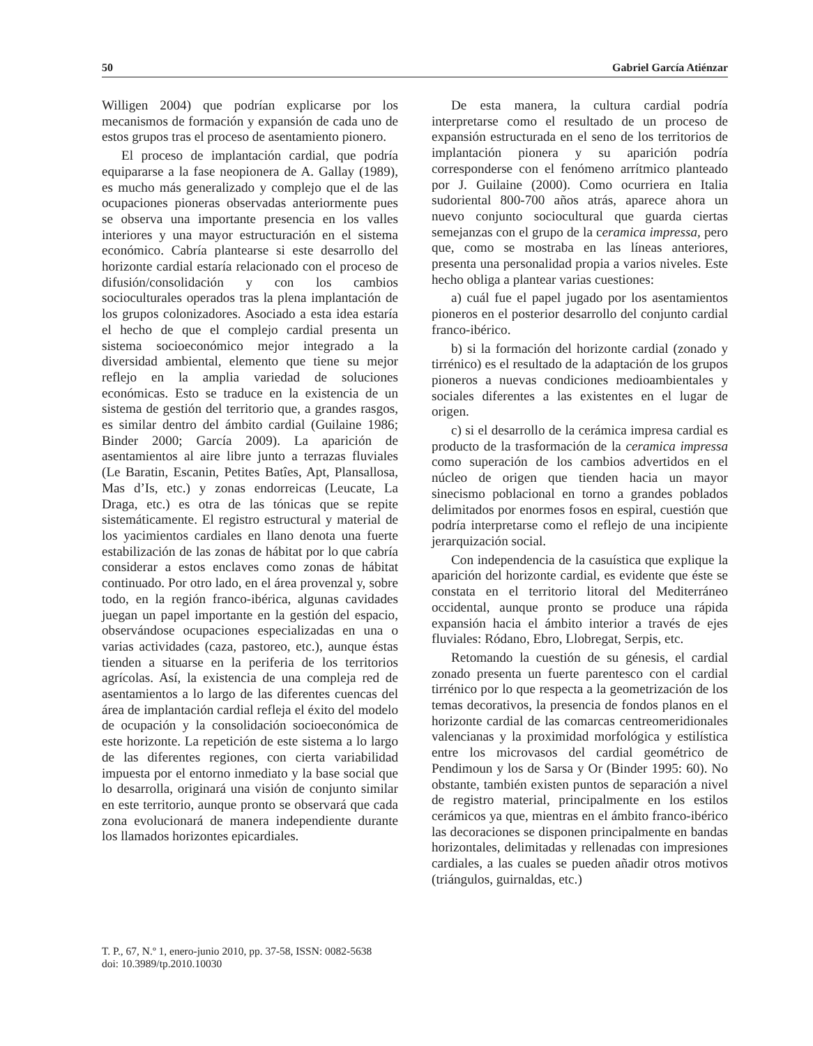50 Gabriel García Atiénzar
Willigen 2004) que podrían explicarse por los mecanismos de formación y expansión de cada uno de estos grupos tras el proceso de asentamiento pionero.
El proceso de implantación cardial, que podría equipararse a la fase neopionera de A. Gallay (1989), es mucho más generalizado y complejo que el de las ocupaciones pioneras observadas anteriormente pues se observa una importante presencia en los valles interiores y una mayor estructuración en el sistema económico. Cabría plantearse si este desarrollo del horizonte cardial estaría relacionado con el proceso de difusión/consolidación y con los cambios socioculturales operados tras la plena implantación de los grupos colonizadores. Asociado a esta idea estaría el hecho de que el complejo cardial presenta un sistema socioeconómico mejor integrado a la diversidad ambiental, elemento que tiene su mejor reflejo en la amplia variedad de soluciones económicas. Esto se traduce en la existencia de un sistema de gestión del territorio que, a grandes rasgos, es similar dentro del ámbito cardial (Guilaine 1986; Binder 2000; García 2009). La aparición de asentamientos al aire libre junto a terrazas fluviales (Le Baratin, Escanin, Petites Batîes, Apt, Plansallosa, Mas d’Is, etc.) y zonas endorreicas (Leucate, La Draga, etc.) es otra de las tónicas que se repite sistemáticamente. El registro estructural y material de los yacimientos cardiales en llano denota una fuerte estabilización de las zonas de hábitat por lo que cabría considerar a estos enclaves como zonas de hábitat continuado. Por otro lado, en el área provenzal y, sobre todo, en la región franco-ibérica, algunas cavidades juegan un papel importante en la gestión del espacio, observándose ocupaciones especializadas en una o varias actividades (caza, pastoreo, etc.), aunque éstas tienden a situarse en la periferia de los territorios agrícolas. Así, la existencia de una compleja red de asentamientos a lo largo de las diferentes cuencas del área de implantación cardial refleja el éxito del modelo de ocupación y la consolidación socioeconómica de este horizonte. La repetición de este sistema a lo largo de las diferentes regiones, con cierta variabilidad impuesta por el entorno inmediato y la base social que lo desarrolla, originará una visión de conjunto similar en este territorio, aunque pronto se observará que cada zona evolucionará de manera independiente durante los llamados horizontes epicardiales.
De esta manera, la cultura cardial podría interpretarse como el resultado de un proceso de expansión estructurada en el seno de los territorios de implantación pionera y su aparición podría corresponderse con el fenómeno arrítmico planteado por J. Guilaine (2000). Como ocurriera en Italia sudoriental 800-700 años atrás, aparece ahora un nuevo conjunto sociocultural que guarda ciertas semejanzas con el grupo de la ceramica impressa, pero que, como se mostraba en las líneas anteriores, presenta una personalidad propia a varios niveles. Este hecho obliga a plantear varias cuestiones:
a) cuál fue el papel jugado por los asentamientos pioneros en el posterior desarrollo del conjunto cardial franco-ibérico.
b) si la formación del horizonte cardial (zonado y tirrénico) es el resultado de la adaptación de los grupos pioneros a nuevas condiciones medioambientales y sociales diferentes a las existentes en el lugar de origen.
c) si el desarrollo de la cerámica impresa cardial es producto de la trasformación de la ceramica impressa como superación de los cambios advertidos en el núcleo de origen que tienden hacia un mayor sinecismo poblacional en torno a grandes poblados delimitados por enormes fosos en espiral, cuestión que podría interpretarse como el reflejo de una incipiente jerarquización social.
Con independencia de la casuística que explique la aparición del horizonte cardial, es evidente que éste se constata en el territorio litoral del Mediterráneo occidental, aunque pronto se produce una rápida expansión hacia el ámbito interior a través de ejes fluviales: Ródano, Ebro, Llobregat, Serpis, etc.
Retomando la cuestión de su génesis, el cardial zonado presenta un fuerte parentesco con el cardial tirrénico por lo que respecta a la geometrización de los temas decorativos, la presencia de fondos planos en el horizonte cardial de las comarcas centreomeridionales valencianas y la proximidad morfológica y estilística entre los microvasos del cardial geométrico de Pendimoun y los de Sarsa y Or (Binder 1995: 60). No obstante, también existen puntos de separación a nivel de registro material, principalmente en los estilos cerámicos ya que, mientras en el ámbito franco-ibérico las decoraciones se disponen principalmente en bandas horizontales, delimitadas y rellenadas con impresiones cardiales, a las cuales se pueden añadir otros motivos (triángulos, guirnaldas, etc.)
T. P., 67, N.º 1, enero-junio 2010, pp. 37-58, ISSN: 0082-5638
doi: 10.3989/tp.2010.10030